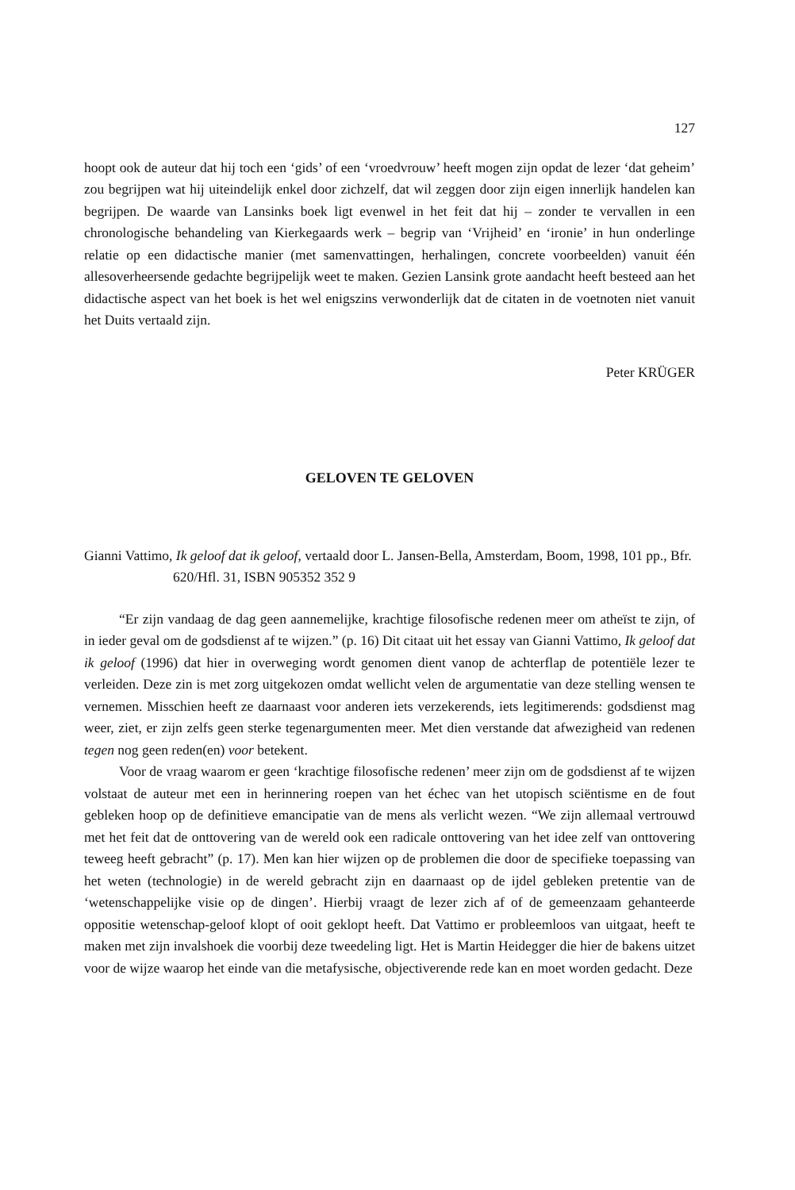127
hoopt ook de auteur dat hij toch een ‘gids’ of een ‘vroedvrouw’ heeft mogen zijn opdat de lezer ‘dat geheim’ zou begrijpen wat hij uiteindelijk enkel door zichzelf, dat wil zeggen door zijn eigen innerlijk handelen kan begrijpen. De waarde van Lansinks boek ligt evenwel in het feit dat hij – zonder te vervallen in een chronologische behandeling van Kierkegaards werk – begrip van ‘Vrijheid’ en ‘ironie’ in hun onderlinge relatie op een didactische manier (met samenvattingen, herhalingen, concrete voorbeelden) vanuit één allesoverheersende gedachte begrijpelijk weet te maken. Gezien Lansink grote aandacht heeft besteed aan het didactische aspect van het boek is het wel enigszins verwonderlijk dat de citaten in de voetnoten niet vanuit het Duits vertaald zijn.
Peter KRÜGER
GELOVEN TE GELOVEN
Gianni Vattimo, Ik geloof dat ik geloof, vertaald door L. Jansen-Bella, Amsterdam, Boom, 1998, 101 pp., Bfr. 620/Hfl. 31, ISBN 905352 352 9
“Er zijn vandaag de dag geen aannemelijke, krachtige filosofische redenen meer om atheïst te zijn, of in ieder geval om de godsdienst af te wijzen.” (p. 16) Dit citaat uit het essay van Gianni Vattimo, Ik geloof dat ik geloof (1996) dat hier in overweging wordt genomen dient vanop de achterflap de potentiële lezer te verleiden. Deze zin is met zorg uitgekozen omdat wellicht velen de argumentatie van deze stelling wensen te vernemen. Misschien heeft ze daarnaast voor anderen iets verzekerends, iets legitimerends: godsdienst mag weer, ziet, er zijn zelfs geen sterke tegenargumenten meer. Met dien verstande dat afwezigheid van redenen tegen nog geen reden(en) voor betekent.
Voor de vraag waarom er geen ‘krachtige filosofische redenen’ meer zijn om de godsdienst af te wijzen volstaat de auteur met een in herinnering roepen van het échec van het utopisch sciëntisme en de fout gebleken hoop op de definitieve emancipatie van de mens als verlicht wezen. “We zijn allemaal vertrouwd met het feit dat de onttovering van de wereld ook een radicale onttovering van het idee zelf van onttovering teweeg heeft gebracht” (p. 17). Men kan hier wijzen op de problemen die door de specifieke toepassing van het weten (technologie) in de wereld gebracht zijn en daarnaast op de ijdel gebleken pretentie van de ‘wetenschappelijke visie op de dingen’. Hierbij vraagt de lezer zich af of de gemeenzaam gehanteerde oppositie wetenschap-geloof klopt of ooit geklopt heeft. Dat Vattimo er probleemloos van uitgaat, heeft te maken met zijn invalshoek die voorbij deze tweedeling ligt. Het is Martin Heidegger die hier de bakens uitzet voor de wijze waarop het einde van die metafysische, objectiverende rede kan en moet worden gedacht. Deze